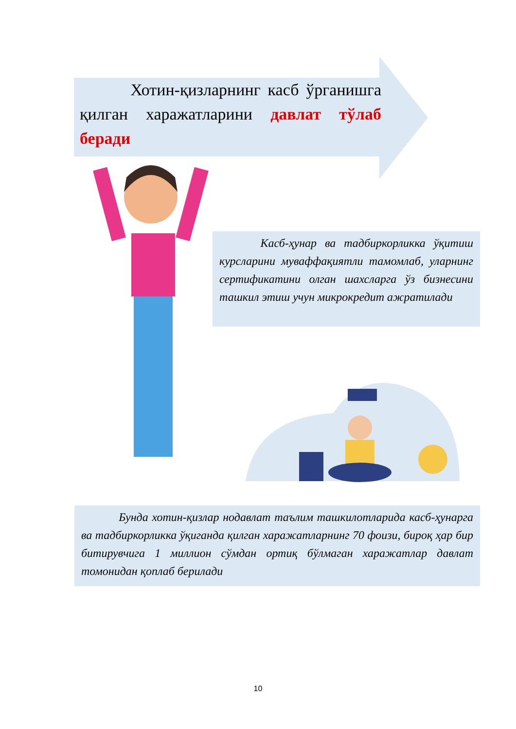Хотин-қизларнинг касб ўрганишга қилган харажатларини давлат тўлаб беради
Касб-ҳунар ва тадбиркорликка ўқитиш курсларини муваффақиятли тамомлаб, уларнинг сертификатини олган шахсларга ўз бизнесини ташкил этиш учун микрокредит ажратилади
Бунда хотин-қизлар нодавлат таълим ташкилотларида касб-ҳунарга ва тадбиркорликка ўқиганда қилган харажатларнинг 70 фоизи, бироқ ҳар бир битирувчига 1 миллион сўмдан ортиқ бўлмаган харажатлар давлат томонидан қоплаб берилади
10